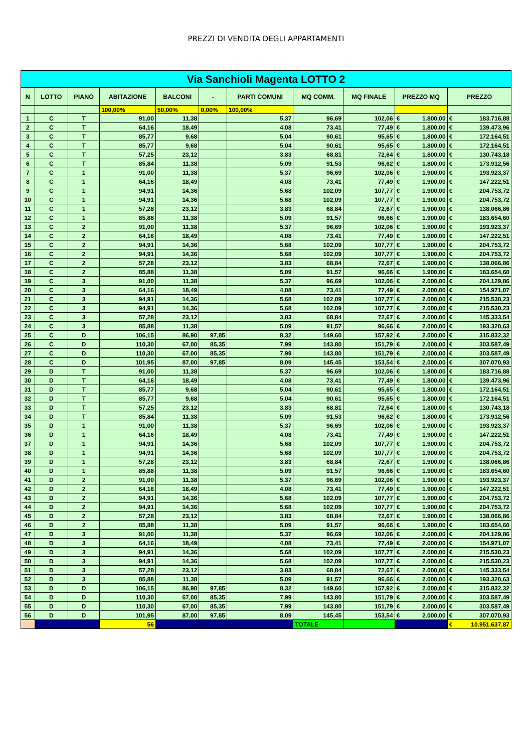PREZZI DI VENDITA DEGLI APPARTAMENTI
| Via Sanchioli Magenta LOTTO 2 | | | | | | | | | | | | |
| --- | --- | --- | --- | --- | --- | --- | --- | --- | --- | --- | --- | --- |
| N | LOTTO | PIANO | ABITAZIONE | BALCONI | - | PARTI COMUNI | MQ COMM. | MQ FINALE | PREZZO MQ | | PREZZO | |
| | | | 100,00% | 50,00% | 0,00% | 100,00% | | | | | | |
| 1 | C | T | 91,00 | 11,38 | | 5,37 | 96,69 | 102,06 | € | 1.800,00 | € | 183.716,88 |
| 2 | C | T | 64,16 | 18,49 | | 4,08 | 73,41 | 77,49 | € | 1.800,00 | € | 139.473,96 |
| 3 | C | T | 85,77 | 9,68 | | 5,04 | 90,61 | 95,65 | € | 1.800,00 | € | 172.164,51 |
| 4 | C | T | 85,77 | 9,68 | | 5,04 | 90,61 | 95,65 | € | 1.800,00 | € | 172.164,51 |
| 5 | C | T | 57,25 | 23,12 | | 3,83 | 68,81 | 72,64 | € | 1.800,00 | € | 130.743,18 |
| 6 | C | T | 85,84 | 11,38 | | 5,09 | 91,53 | 96,62 | € | 1.800,00 | € | 173.912,56 |
| 7 | C | 1 | 91,00 | 11,38 | | 5,37 | 96,69 | 102,06 | € | 1.900,00 | € | 193.923,37 |
| 8 | C | 1 | 64,16 | 18,49 | | 4,08 | 73,41 | 77,49 | € | 1.900,00 | € | 147.222,51 |
| 9 | C | 1 | 94,91 | 14,36 | | 5,68 | 102,09 | 107,77 | € | 1.900,00 | € | 204.753,72 |
| 10 | C | 1 | 94,91 | 14,36 | | 5,68 | 102,09 | 107,77 | € | 1.900,00 | € | 204.753,72 |
| 11 | C | 1 | 57,28 | 23,12 | | 3,83 | 68,84 | 72,67 | € | 1.900,00 | € | 138.066,86 |
| 12 | C | 1 | 85,88 | 11,38 | | 5,09 | 91,57 | 96,66 | € | 1.900,00 | € | 183.654,60 |
| 13 | C | 2 | 91,00 | 11,38 | | 5,37 | 96,69 | 102,06 | € | 1.900,00 | € | 193.923,37 |
| 14 | C | 2 | 64,16 | 18,49 | | 4,08 | 73,41 | 77,49 | € | 1.900,00 | € | 147.222,51 |
| 15 | C | 2 | 94,91 | 14,36 | | 5,68 | 102,09 | 107,77 | € | 1.900,00 | € | 204.753,72 |
| 16 | C | 2 | 94,91 | 14,36 | | 5,68 | 102,09 | 107,77 | € | 1.900,00 | € | 204.753,72 |
| 17 | C | 2 | 57,28 | 23,12 | | 3,83 | 68,84 | 72,67 | € | 1.900,00 | € | 138.066,86 |
| 18 | C | 2 | 85,88 | 11,38 | | 5,09 | 91,57 | 96,66 | € | 1.900,00 | € | 183.654,60 |
| 19 | C | 3 | 91,00 | 11,38 | | 5,37 | 96,69 | 102,06 | € | 2.000,00 | € | 204.129,86 |
| 20 | C | 3 | 64,16 | 18,49 | | 4,08 | 73,41 | 77,49 | € | 2.000,00 | € | 154.971,07 |
| 21 | C | 3 | 94,91 | 14,36 | | 5,68 | 102,09 | 107,77 | € | 2.000,00 | € | 215.530,23 |
| 22 | C | 3 | 94,91 | 14,36 | | 5,68 | 102,09 | 107,77 | € | 2.000,00 | € | 215.530,23 |
| 23 | C | 3 | 57,28 | 23,12 | | 3,83 | 68,84 | 72,67 | € | 2.000,00 | € | 145.333,54 |
| 24 | C | 3 | 85,88 | 11,38 | | 5,09 | 91,57 | 96,66 | € | 2.000,00 | € | 193.320,63 |
| 25 | C | D | 106,15 | 86,90 | 97,85 | 8,32 | 149,60 | 157,92 | € | 2.000,00 | € | 315.832,32 |
| 26 | C | D | 110,30 | 67,00 | 85,35 | 7,99 | 143,80 | 151,79 | € | 2.000,00 | € | 303.587,49 |
| 27 | C | D | 110,30 | 67,00 | 85,35 | 7,99 | 143,80 | 151,79 | € | 2.000,00 | € | 303.587,49 |
| 28 | C | D | 101,95 | 87,00 | 97,85 | 8,09 | 145,45 | 153,54 | € | 2.000,00 | € | 307.070,93 |
| 29 | D | T | 91,00 | 11,38 | | 5,37 | 96,69 | 102,06 | € | 1.800,00 | € | 183.716,88 |
| 30 | D | T | 64,16 | 18,49 | | 4,08 | 73,41 | 77,49 | € | 1.800,00 | € | 139.473,96 |
| 31 | D | T | 85,77 | 9,68 | | 5,04 | 90,61 | 95,65 | € | 1.800,00 | € | 172.164,51 |
| 32 | D | T | 85,77 | 9,68 | | 5,04 | 90,61 | 95,65 | € | 1.800,00 | € | 172.164,51 |
| 33 | D | T | 57,25 | 23,12 | | 3,83 | 68,81 | 72,64 | € | 1.800,00 | € | 130.743,18 |
| 34 | D | T | 85,84 | 11,38 | | 5,09 | 91,53 | 96,62 | € | 1.800,00 | € | 173.912,56 |
| 35 | D | 1 | 91,00 | 11,38 | | 5,37 | 96,69 | 102,06 | € | 1.900,00 | € | 193.923,37 |
| 36 | D | 1 | 64,16 | 18,49 | | 4,08 | 73,41 | 77,49 | € | 1.900,00 | € | 147.222,51 |
| 37 | D | 1 | 94,91 | 14,36 | | 5,68 | 102,09 | 107,77 | € | 1.900,00 | € | 204.753,72 |
| 38 | D | 1 | 94,91 | 14,36 | | 5,68 | 102,09 | 107,77 | € | 1.900,00 | € | 204.753,72 |
| 39 | D | 1 | 57,28 | 23,12 | | 3,83 | 68,84 | 72,67 | € | 1.900,00 | € | 138.066,86 |
| 40 | D | 1 | 85,88 | 11,38 | | 5,09 | 91,57 | 96,66 | € | 1.900,00 | € | 183.654,60 |
| 41 | D | 2 | 91,00 | 11,38 | | 5,37 | 96,69 | 102,06 | € | 1.900,00 | € | 193.923,37 |
| 42 | D | 2 | 64,16 | 18,49 | | 4,08 | 73,41 | 77,49 | € | 1.900,00 | € | 147.222,51 |
| 43 | D | 2 | 94,91 | 14,36 | | 5,68 | 102,09 | 107,77 | € | 1.900,00 | € | 204.753,72 |
| 44 | D | 2 | 94,91 | 14,36 | | 5,68 | 102,09 | 107,77 | € | 1.900,00 | € | 204.753,72 |
| 45 | D | 2 | 57,28 | 23,12 | | 3,83 | 68,84 | 72,67 | € | 1.900,00 | € | 138.066,86 |
| 46 | D | 2 | 85,88 | 11,38 | | 5,09 | 91,57 | 96,66 | € | 1.900,00 | € | 183.654,60 |
| 47 | D | 3 | 91,00 | 11,38 | | 5,37 | 96,69 | 102,06 | € | 2.000,00 | € | 204.129,86 |
| 48 | D | 3 | 64,16 | 18,49 | | 4,08 | 73,41 | 77,49 | € | 2.000,00 | € | 154.971,07 |
| 49 | D | 3 | 94,91 | 14,36 | | 5,68 | 102,09 | 107,77 | € | 2.000,00 | € | 215.530,23 |
| 50 | D | 3 | 94,91 | 14,36 | | 5,68 | 102,09 | 107,77 | € | 2.000,00 | € | 215.530,23 |
| 51 | D | 3 | 57,28 | 23,12 | | 3,83 | 68,84 | 72,67 | € | 2.000,00 | € | 145.333,54 |
| 52 | D | 3 | 85,88 | 11,38 | | 5,09 | 91,57 | 96,66 | € | 2.000,00 | € | 193.320,63 |
| 53 | D | D | 106,15 | 86,90 | 97,85 | 8,32 | 149,60 | 157,92 | € | 2.000,00 | € | 315.832,32 |
| 54 | D | D | 110,30 | 67,00 | 85,35 | 7,99 | 143,80 | 151,79 | € | 2.000,00 | € | 303.587,49 |
| 55 | D | D | 110,30 | 67,00 | 85,35 | 7,99 | 143,80 | 151,79 | € | 2.000,00 | € | 303.587,49 |
| 56 | D | D | 101,95 | 87,00 | 97,85 | 8,09 | 145,45 | 153,54 | € | 2.000,00 | € | 307.070,93 |
| | | | 56 | | | | TOTALE | | | | € | 10.951.637,87 |